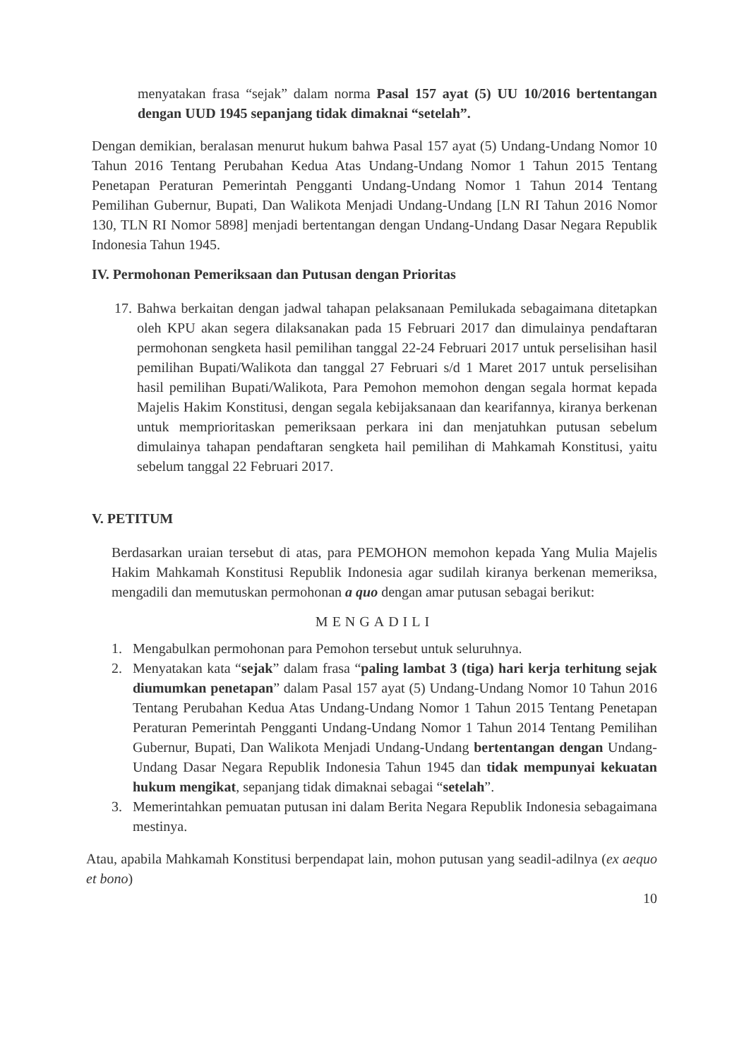menyatakan frasa “sejak” dalam norma Pasal 157 ayat (5) UU 10/2016 bertentangan dengan UUD 1945 sepanjang tidak dimaknai “setelah”.
Dengan demikian, beralasan menurut hukum bahwa Pasal 157 ayat (5) Undang-Undang Nomor 10 Tahun 2016 Tentang Perubahan Kedua Atas Undang-Undang Nomor 1 Tahun 2015 Tentang Penetapan Peraturan Pemerintah Pengganti Undang-Undang Nomor 1 Tahun 2014 Tentang Pemilihan Gubernur, Bupati, Dan Walikota Menjadi Undang-Undang [LN RI Tahun 2016 Nomor 130, TLN RI Nomor 5898] menjadi bertentangan dengan Undang-Undang Dasar Negara Republik Indonesia Tahun 1945.
IV. Permohonan Pemeriksaan dan Putusan dengan Prioritas
17. Bahwa berkaitan dengan jadwal tahapan pelaksanaan Pemilukada sebagaimana ditetapkan oleh KPU akan segera dilaksanakan pada 15 Februari 2017 dan dimulainya pendaftaran permohonan sengketa hasil pemilihan tanggal 22-24 Februari 2017 untuk perselisihan hasil pemilihan Bupati/Walikota dan tanggal 27 Februari s/d 1 Maret 2017 untuk perselisihan hasil pemilihan Bupati/Walikota, Para Pemohon memohon dengan segala hormat kepada Majelis Hakim Konstitusi, dengan segala kebijaksanaan dan kearifannya, kiranya berkenan untuk memprioritaskan pemeriksaan perkara ini dan menjatuhkan putusan sebelum dimulainya tahapan pendaftaran sengketa hail pemilihan di Mahkamah Konstitusi, yaitu sebelum tanggal 22 Februari 2017.
V. PETITUM
Berdasarkan uraian tersebut di atas, para PEMOHON memohon kepada Yang Mulia Majelis Hakim Mahkamah Konstitusi Republik Indonesia agar sudilah kiranya berkenan memeriksa, mengadili dan memutuskan permohonan a quo dengan amar putusan sebagai berikut:
MENGADILI
1. Mengabulkan permohonan para Pemohon tersebut untuk seluruhnya.
2. Menyatakan kata “sejak” dalam frasa “paling lambat 3 (tiga) hari kerja terhitung sejak diumumkan penetapan” dalam Pasal 157 ayat (5) Undang-Undang Nomor 10 Tahun 2016 Tentang Perubahan Kedua Atas Undang-Undang Nomor 1 Tahun 2015 Tentang Penetapan Peraturan Pemerintah Pengganti Undang-Undang Nomor 1 Tahun 2014 Tentang Pemilihan Gubernur, Bupati, Dan Walikota Menjadi Undang-Undang bertentangan dengan Undang-Undang Dasar Negara Republik Indonesia Tahun 1945 dan tidak mempunyai kekuatan hukum mengikat, sepanjang tidak dimaknai sebagai “setelah”.
3. Memerintahkan pemuatan putusan ini dalam Berita Negara Republik Indonesia sebagaimana mestinya.
Atau, apabila Mahkamah Konstitusi berpendapat lain, mohon putusan yang seadil-adilnya (ex aequo et bono)
10